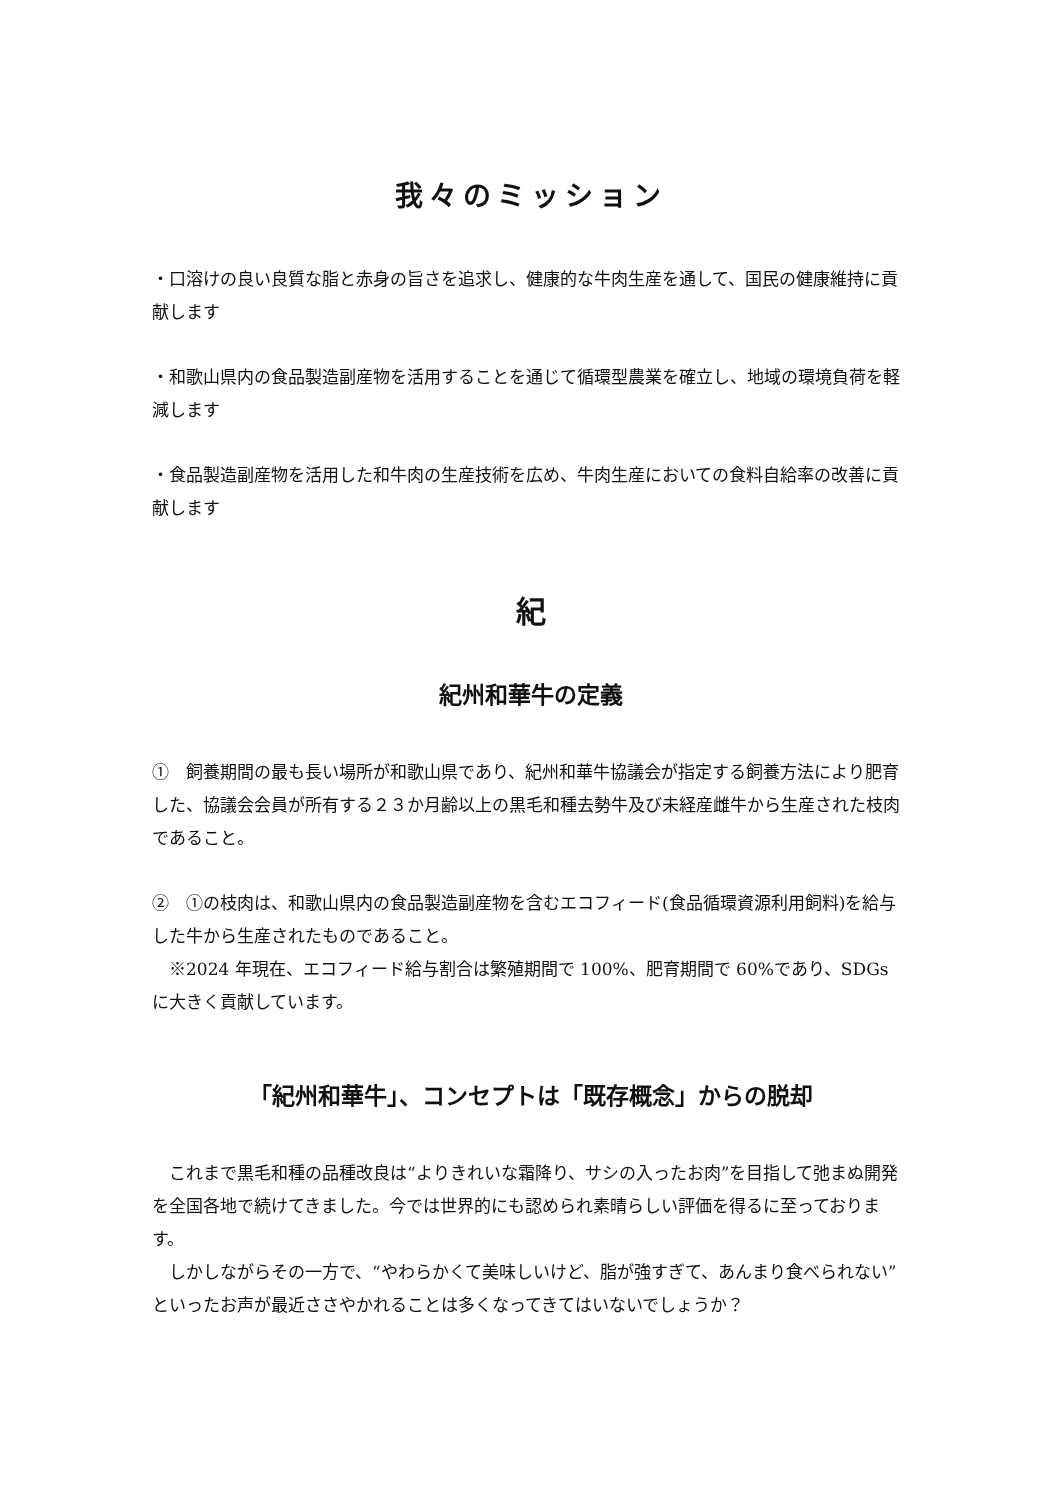我々のミッション
・口溶けの良い良質な脂と赤身の旨さを追求し、健康的な牛肉生産を通して、国民の健康維持に貢献します
・和歌山県内の食品製造副産物を活用することを通じて循環型農業を確立し、地域の環境負荷を軽減します
・食品製造副産物を活用した和牛肉の生産技術を広め、牛肉生産においての食料自給率の改善に貢献します
紀
紀州和華牛の定義
①　飼養期間の最も長い場所が和歌山県であり、紀州和華牛協議会が指定する飼養方法により肥育した、協議会会員が所有する２３か月齢以上の黒毛和種去勢牛及び未経産雌牛から生産された枝肉であること。
②　①の枝肉は、和歌山県内の食品製造副産物を含むエコフィード(食品循環資源利用飼料)を給与した牛から生産されたものであること。
　※2024 年現在、エコフィード給与割合は繁殖期間で 100%、肥育期間で 60%であり、SDGs に大きく貢献しています。
「紀州和華牛」、コンセプトは「既存概念」からの脱却
　これまで黒毛和種の品種改良は“よりきれいな霜降り、サシの入ったお肉”を目指して弛まぬ開発を全国各地で続けてきました。今では世界的にも認められ素晴らしい評価を得るに至っております。
　しかしながらその一方で、“やわらかくて美味しいけど、脂が強すぎて、あんまり食べられない”といったお声が最近ささやかれることは多くなってきてはいないでしょうか？